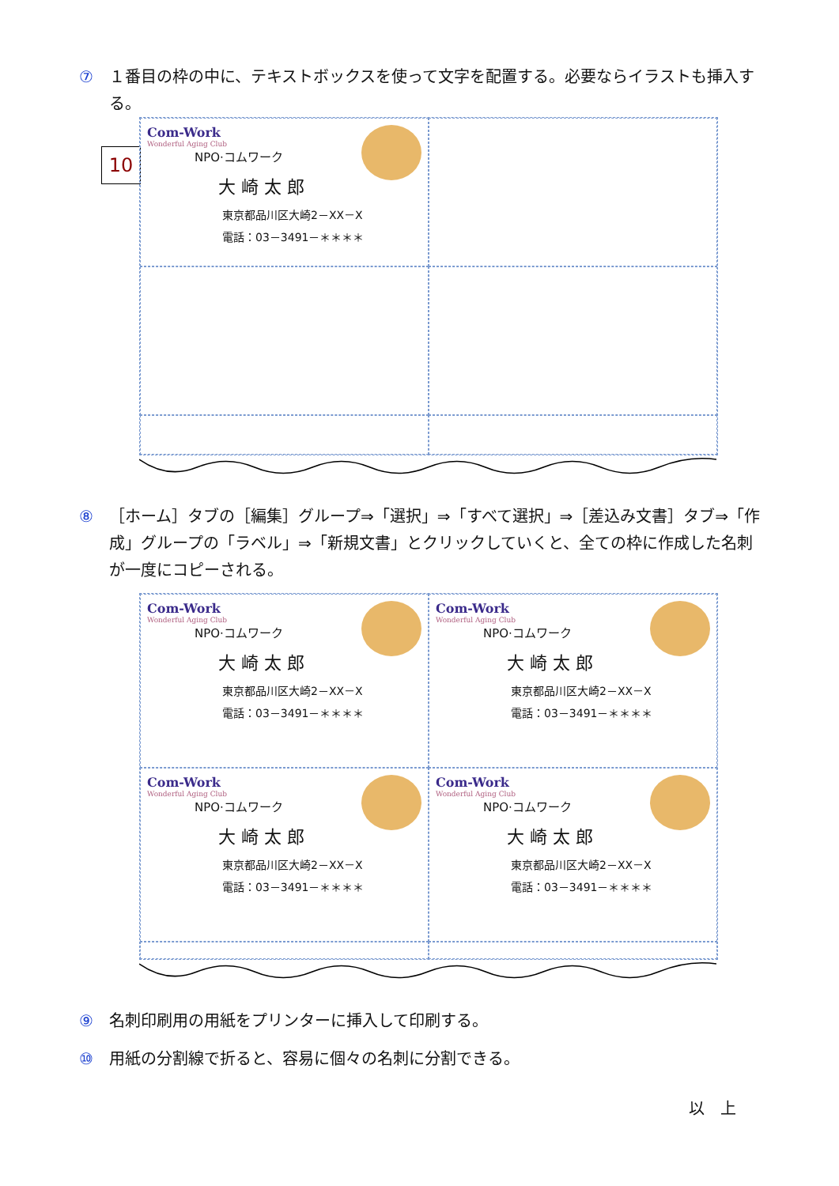⑦ １番目の枠の中に、テキストボックスを使って文字を配置する。必要ならイラストも挿入する。
10
Com-Work
Wonderful Aging Club
NPO·コムワーク
大 崎 太 郎
東京都品川区大崎2－XX－X
電話：03－3491－＊＊＊＊
⑧ ［ホーム］タブの［編集］グループ⇒「選択」⇒「すべて選択」⇒［差込み文書］タブ⇒「作成」グループの「ラベル」⇒「新規文書」とクリックしていくと、全ての枠に作成した名刺が一度にコピーされる。
Com-Work
Wonderful Aging Club
NPO·コムワーク
大 崎 太 郎
東京都品川区大崎2－XX－X
電話：03－3491－＊＊＊＊
Com-Work
Wonderful Aging Club
NPO·コムワーク
大 崎 太 郎
東京都品川区大崎2－XX－X
電話：03－3491－＊＊＊＊
Com-Work
Wonderful Aging Club
NPO·コムワーク
大 崎 太 郎
東京都品川区大崎2－XX－X
電話：03－3491－＊＊＊＊
Com-Work
Wonderful Aging Club
NPO·コムワーク
大 崎 太 郎
東京都品川区大崎2－XX－X
電話：03－3491－＊＊＊＊
⑨ 名刺印刷用の用紙をプリンターに挿入して印刷する。
⑩ 用紙の分割線で折ると、容易に個々の名刺に分割できる。
以　上